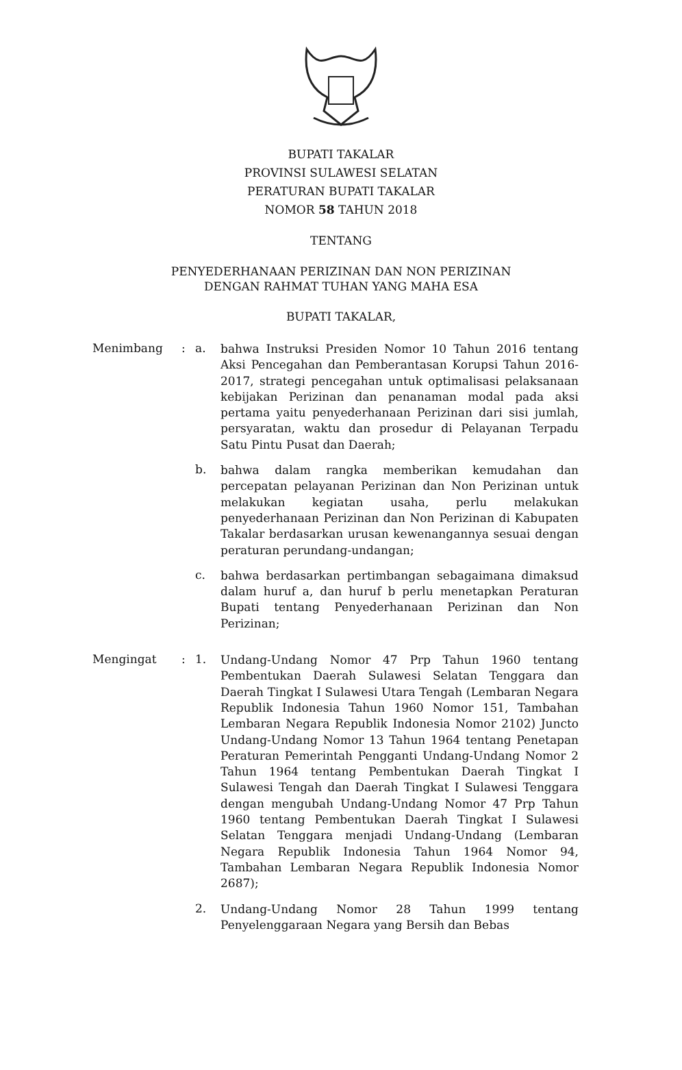BUPATI TAKALAR
PROVINSI SULAWESI SELATAN
PERATURAN BUPATI TAKALAR
NOMOR 58 TAHUN 2018
TENTANG
PENYEDERHANAAN PERIZINAN DAN NON PERIZINAN
DENGAN RAHMAT TUHAN YANG MAHA ESA
BUPATI TAKALAR,
Menimbang : a.
bahwa Instruksi Presiden Nomor 10 Tahun 2016 tentang Aksi Pencegahan dan Pemberantasan Korupsi Tahun 2016-2017, strategi pencegahan untuk optimalisasi pelaksanaan kebijakan Perizinan dan penanaman modal pada aksi pertama yaitu penyederhanaan Perizinan dari sisi jumlah, persyaratan, waktu dan prosedur di Pelayanan Terpadu Satu Pintu Pusat dan Daerah;
b.
bahwa dalam rangka memberikan kemudahan dan percepatan pelayanan Perizinan dan Non Perizinan untuk melakukan kegiatan usaha, perlu melakukan penyederhanaan Perizinan dan Non Perizinan di Kabupaten Takalar berdasarkan urusan kewenangannya sesuai dengan peraturan perundang-undangan;
c.
bahwa berdasarkan pertimbangan sebagaimana dimaksud dalam huruf a, dan huruf b perlu menetapkan Peraturan Bupati tentang Penyederhanaan Perizinan dan Non Perizinan;
Mengingat : 1.
Undang-Undang Nomor 47 Prp Tahun 1960 tentang Pembentukan Daerah Sulawesi Selatan Tenggara dan Daerah Tingkat I Sulawesi Utara Tengah (Lembaran Negara Republik Indonesia Tahun 1960 Nomor 151, Tambahan Lembaran Negara Republik Indonesia Nomor 2102) Juncto Undang-Undang Nomor 13 Tahun 1964 tentang Penetapan Peraturan Pemerintah Pengganti Undang-Undang Nomor 2 Tahun 1964 tentang Pembentukan Daerah Tingkat I Sulawesi Tengah dan Daerah Tingkat I Sulawesi Tenggara dengan mengubah Undang-Undang Nomor 47 Prp Tahun 1960 tentang Pembentukan Daerah Tingkat I Sulawesi Selatan Tenggara menjadi Undang-Undang (Lembaran Negara Republik Indonesia Tahun 1964 Nomor 94, Tambahan Lembaran Negara Republik Indonesia Nomor 2687);
2.
Undang-Undang Nomor 28 Tahun 1999 tentang Penyelenggaraan Negara yang Bersih dan Bebas